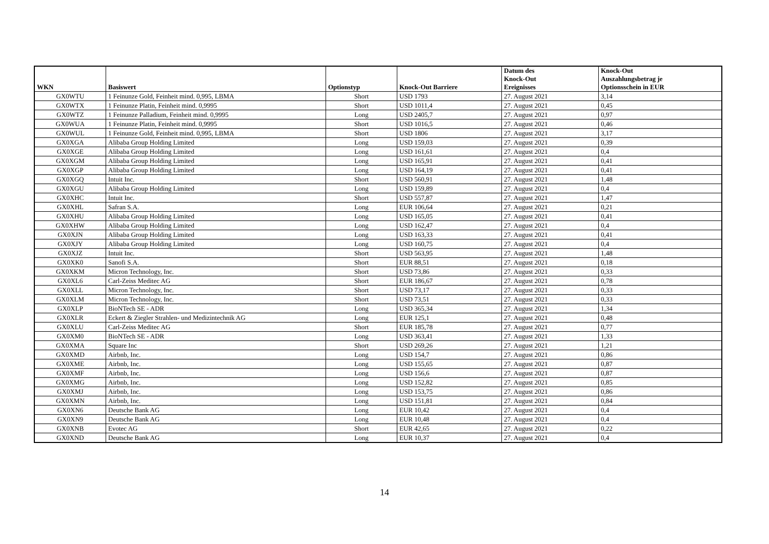| WKN | Basiswert | Optionstyp | Knock-Out Barriere | Datum des Knock-Out Ereignisses | Knock-Out Auszahlungsbetrag je Optionsschein in EUR |
| --- | --- | --- | --- | --- | --- |
| GX0WTU | 1 Feinunze Gold, Feinheit mind. 0,995, LBMA | Short | USD 1793 | 27. August 2021 | 3,14 |
| GX0WTX | 1 Feinunze Platin, Feinheit mind. 0,9995 | Short | USD 1011,4 | 27. August 2021 | 0,45 |
| GX0WTZ | 1 Feinunze Palladium, Feinheit mind. 0,9995 | Long | USD 2405,7 | 27. August 2021 | 0,97 |
| GX0WUA | 1 Feinunze Platin, Feinheit mind. 0,9995 | Short | USD 1016,5 | 27. August 2021 | 0,46 |
| GX0WUL | 1 Feinunze Gold, Feinheit mind. 0,995, LBMA | Short | USD 1806 | 27. August 2021 | 3,17 |
| GX0XGA | Alibaba Group Holding Limited | Long | USD 159,03 | 27. August 2021 | 0,39 |
| GX0XGE | Alibaba Group Holding Limited | Long | USD 161,61 | 27. August 2021 | 0,4 |
| GX0XGM | Alibaba Group Holding Limited | Long | USD 165,91 | 27. August 2021 | 0,41 |
| GX0XGP | Alibaba Group Holding Limited | Long | USD 164,19 | 27. August 2021 | 0,41 |
| GX0XGQ | Intuit Inc. | Short | USD 560,91 | 27. August 2021 | 1,48 |
| GX0XGU | Alibaba Group Holding Limited | Long | USD 159,89 | 27. August 2021 | 0,4 |
| GX0XHC | Intuit Inc. | Short | USD 557,87 | 27. August 2021 | 1,47 |
| GX0XHL | Safran S.A. | Long | EUR 106,64 | 27. August 2021 | 0,21 |
| GX0XHU | Alibaba Group Holding Limited | Long | USD 165,05 | 27. August 2021 | 0,41 |
| GX0XHW | Alibaba Group Holding Limited | Long | USD 162,47 | 27. August 2021 | 0,4 |
| GX0XJN | Alibaba Group Holding Limited | Long | USD 163,33 | 27. August 2021 | 0,41 |
| GX0XJY | Alibaba Group Holding Limited | Long | USD 160,75 | 27. August 2021 | 0,4 |
| GX0XJZ | Intuit Inc. | Short | USD 563,95 | 27. August 2021 | 1,48 |
| GX0XK0 | Sanofi S.A. | Short | EUR 88,51 | 27. August 2021 | 0,18 |
| GX0XKM | Micron Technology, Inc. | Short | USD 73,86 | 27. August 2021 | 0,33 |
| GX0XL6 | Carl-Zeiss Meditec AG | Short | EUR 186,67 | 27. August 2021 | 0,78 |
| GX0XLL | Micron Technology, Inc. | Short | USD 73,17 | 27. August 2021 | 0,33 |
| GX0XLM | Micron Technology, Inc. | Short | USD 73,51 | 27. August 2021 | 0,33 |
| GX0XLP | BioNTech SE - ADR | Long | USD 365,34 | 27. August 2021 | 1,34 |
| GX0XLR | Eckert & Ziegler Strahlen- und Medizintechnik AG | Long | EUR 125,1 | 27. August 2021 | 0,48 |
| GX0XLU | Carl-Zeiss Meditec AG | Short | EUR 185,78 | 27. August 2021 | 0,77 |
| GX0XM0 | BioNTech SE - ADR | Long | USD 363,41 | 27. August 2021 | 1,33 |
| GX0XMA | Square Inc | Short | USD 269,26 | 27. August 2021 | 1,21 |
| GX0XMD | Airbnb, Inc. | Long | USD 154,7 | 27. August 2021 | 0,86 |
| GX0XME | Airbnb, Inc. | Long | USD 155,65 | 27. August 2021 | 0,87 |
| GX0XMF | Airbnb, Inc. | Long | USD 156,6 | 27. August 2021 | 0,87 |
| GX0XMG | Airbnb, Inc. | Long | USD 152,82 | 27. August 2021 | 0,85 |
| GX0XMJ | Airbnb, Inc. | Long | USD 153,75 | 27. August 2021 | 0,86 |
| GX0XMN | Airbnb, Inc. | Long | USD 151,81 | 27. August 2021 | 0,84 |
| GX0XN6 | Deutsche Bank AG | Long | EUR 10,42 | 27. August 2021 | 0,4 |
| GX0XN9 | Deutsche Bank AG | Long | EUR 10,48 | 27. August 2021 | 0,4 |
| GX0XNB | Evotec AG | Short | EUR 42,65 | 27. August 2021 | 0,22 |
| GX0XND | Deutsche Bank AG | Long | EUR 10,37 | 27. August 2021 | 0,4 |
14